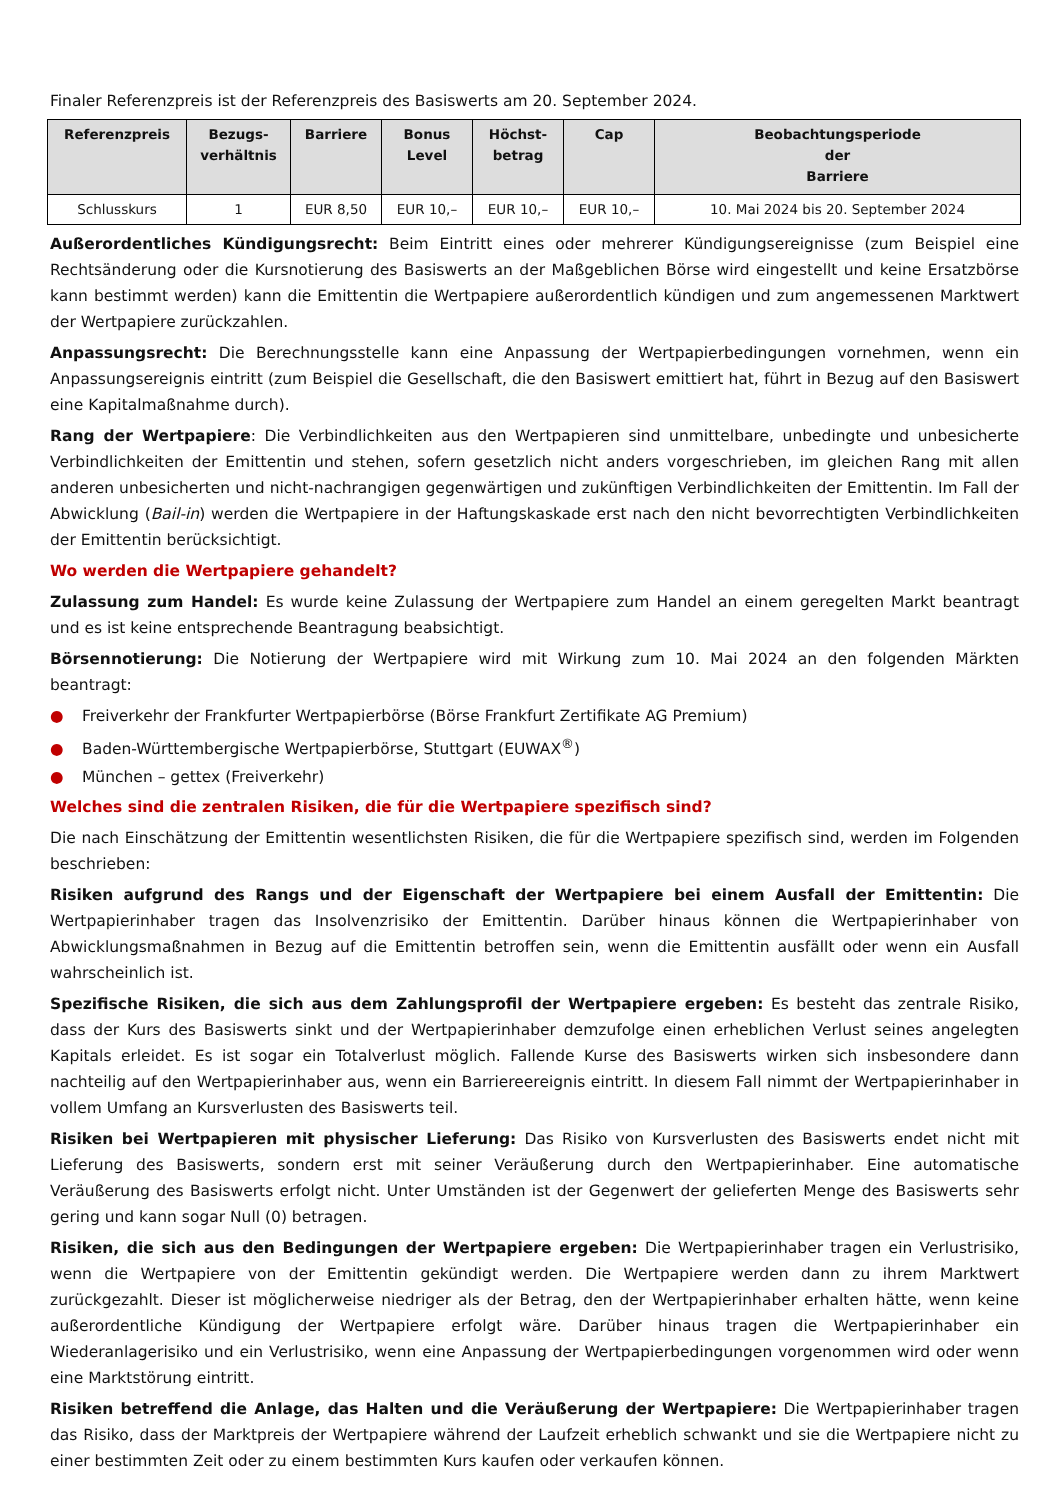Finaler Referenzpreis ist der Referenzpreis des Basiswerts am 20. September 2024.
| Referenzpreis | Bezugs- verhältnis | Barriere | Bonus Level | Höchst- betrag | Cap | Beobachtungsperiode der Barriere |
| --- | --- | --- | --- | --- | --- | --- |
| Schlusskurs | 1 | EUR 8,50 | EUR 10,– | EUR 10,– | EUR 10,– | 10. Mai 2024 bis 20. September 2024 |
Außerordentliches Kündigungsrecht: Beim Eintritt eines oder mehrerer Kündigungsereignisse (zum Beispiel eine Rechtsänderung oder die Kursnotierung des Basiswerts an der Maßgeblichen Börse wird eingestellt und keine Ersatzbörse kann bestimmt werden) kann die Emittentin die Wertpapiere außerordentlich kündigen und zum angemessenen Marktwert der Wertpapiere zurückzahlen.
Anpassungsrecht: Die Berechnungsstelle kann eine Anpassung der Wertpapierbedingungen vornehmen, wenn ein Anpassungsereignis eintritt (zum Beispiel die Gesellschaft, die den Basiswert emittiert hat, führt in Bezug auf den Basiswert eine Kapitalmaßnahme durch).
Rang der Wertpapiere: Die Verbindlichkeiten aus den Wertpapieren sind unmittelbare, unbedingte und unbesicherte Verbindlichkeiten der Emittentin und stehen, sofern gesetzlich nicht anders vorgeschrieben, im gleichen Rang mit allen anderen unbesicherten und nicht-nachrangigen gegenwärtigen und zukünftigen Verbindlichkeiten der Emittentin. Im Fall der Abwicklung (Bail-in) werden die Wertpapiere in der Haftungskaskade erst nach den nicht bevorrechtigten Verbindlichkeiten der Emittentin berücksichtigt.
Wo werden die Wertpapiere gehandelt?
Zulassung zum Handel: Es wurde keine Zulassung der Wertpapiere zum Handel an einem geregelten Markt beantragt und es ist keine entsprechende Beantragung beabsichtigt.
Börsennotierung: Die Notierung der Wertpapiere wird mit Wirkung zum 10. Mai 2024 an den folgenden Märkten beantragt:
● Freiverkehr der Frankfurter Wertpapierbörse (Börse Frankfurt Zertifikate AG Premium)
● Baden-Württembergische Wertpapierbörse, Stuttgart (EUWAX<sup>®</sup>)
● München – gettex (Freiverkehr)
Welches sind die zentralen Risiken, die für die Wertpapiere spezifisch sind?
Die nach Einschätzung der Emittentin wesentlichsten Risiken, die für die Wertpapiere spezifisch sind, werden im Folgenden beschrieben:
Risiken aufgrund des Rangs und der Eigenschaft der Wertpapiere bei einem Ausfall der Emittentin: Die Wertpapierinhaber tragen das Insolvenzrisiko der Emittentin. Darüber hinaus können die Wertpapierinhaber von Abwicklungsmaßnahmen in Bezug auf die Emittentin betroffen sein, wenn die Emittentin ausfällt oder wenn ein Ausfall wahrscheinlich ist.
Spezifische Risiken, die sich aus dem Zahlungsprofil der Wertpapiere ergeben: Es besteht das zentrale Risiko, dass der Kurs des Basiswerts sinkt und der Wertpapierinhaber demzufolge einen erheblichen Verlust seines angelegten Kapitals erleidet. Es ist sogar ein Totalverlust möglich. Fallende Kurse des Basiswerts wirken sich insbesondere dann nachteilig auf den Wertpapierinhaber aus, wenn ein Barriereereignis eintritt. In diesem Fall nimmt der Wertpapierinhaber in vollem Umfang an Kursverlusten des Basiswerts teil.
Risiken bei Wertpapieren mit physischer Lieferung: Das Risiko von Kursverlusten des Basiswerts endet nicht mit Lieferung des Basiswerts, sondern erst mit seiner Veräußerung durch den Wertpapierinhaber. Eine automatische Veräußerung des Basiswerts erfolgt nicht. Unter Umständen ist der Gegenwert der gelieferten Menge des Basiswerts sehr gering und kann sogar Null (0) betragen.
Risiken, die sich aus den Bedingungen der Wertpapiere ergeben: Die Wertpapierinhaber tragen ein Verlustrisiko, wenn die Wertpapiere von der Emittentin gekündigt werden. Die Wertpapiere werden dann zu ihrem Marktwert zurückgezahlt. Dieser ist möglicherweise niedriger als der Betrag, den der Wertpapierinhaber erhalten hätte, wenn keine außerordentliche Kündigung der Wertpapiere erfolgt wäre. Darüber hinaus tragen die Wertpapierinhaber ein Wiederanlagerisiko und ein Verlustrisiko, wenn eine Anpassung der Wertpapierbedingungen vorgenommen wird oder wenn eine Marktstörung eintritt.
Risiken betreffend die Anlage, das Halten und die Veräußerung der Wertpapiere: Die Wertpapierinhaber tragen das Risiko, dass der Marktpreis der Wertpapiere während der Laufzeit erheblich schwankt und sie die Wertpapiere nicht zu einer bestimmten Zeit oder zu einem bestimmten Kurs kaufen oder verkaufen können.